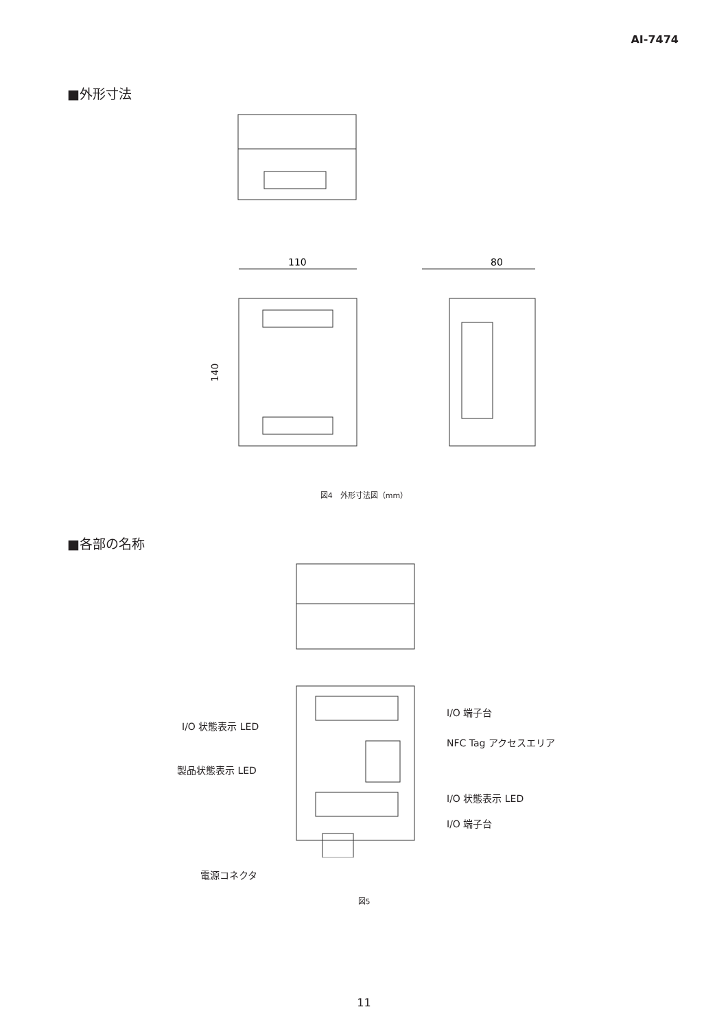AI-7474
■外形寸法
110
80
140
図4　外形寸法図（mm）
■各部の名称
I/O 端子台
I/O 状態表示 LED
NFC Tag アクセスエリア
製品状態表示 LED
I/O 状態表示 LED
I/O 端子台
電源コネクタ
図5
11